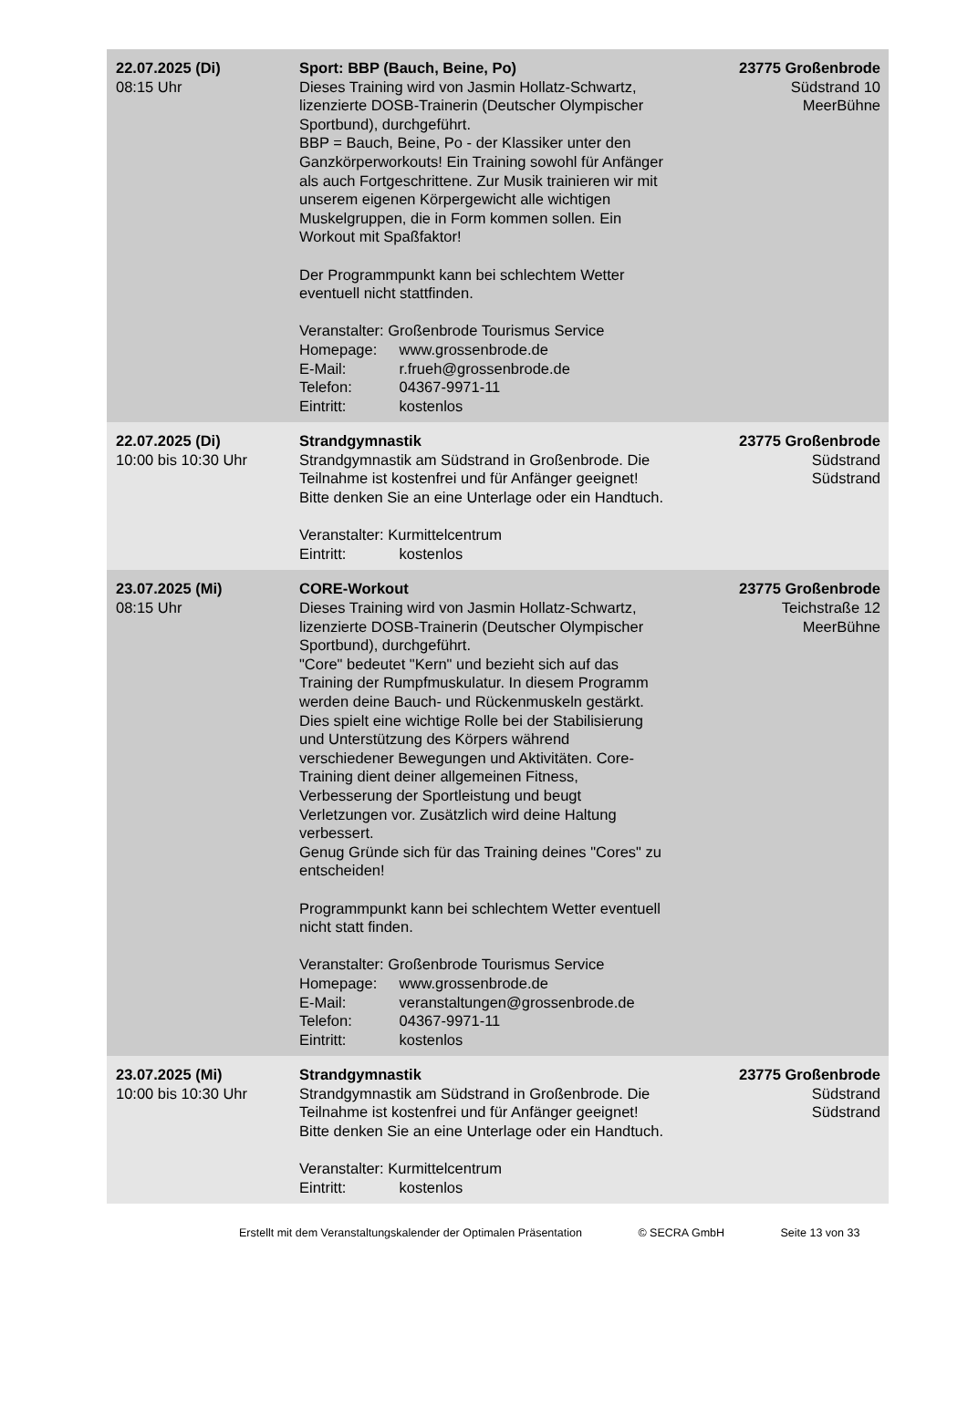| 22.07.2025 (Di) 08:15 Uhr | Sport: BBP (Bauch, Beine, Po) Dieses Training wird von Jasmin Hollatz-Schwartz, lizenzierte DOSB-Trainerin (Deutscher Olympischer Sportbund), durchgeführt. BBP = Bauch, Beine, Po - der Klassiker unter den Ganzkörperworkouts! Ein Training sowohl für Anfänger als auch Fortgeschrittene. Zur Musik trainieren wir mit unserem eigenen Körpergewicht alle wichtigen Muskelgruppen, die in Form kommen sollen. Ein Workout mit Spaßfaktor! Der Programmpunkt kann bei schlechtem Wetter eventuell nicht stattfinden. Veranstalter: Großenbrode Tourismus Service Homepage: www.grossenbrode.de E-Mail: r.frueh@grossenbrode.de Telefon: 04367-9971-11 Eintritt: kostenlos | 23775 Großenbrode Südstrand 10 MeerBühne |
| 22.07.2025 (Di) 10:00 bis 10:30 Uhr | Strandgymnastik Strandgymnastik am Südstrand in Großenbrode. Die Teilnahme ist kostenfrei und für Anfänger geeignet! Bitte denken Sie an eine Unterlage oder ein Handtuch. Veranstalter: Kurmittelcentrum Eintritt: kostenlos | 23775 Großenbrode Südstrand Südstrand |
| 23.07.2025 (Mi) 08:15 Uhr | CORE-Workout Dieses Training wird von Jasmin Hollatz-Schwartz, lizenzierte DOSB-Trainerin (Deutscher Olympischer Sportbund), durchgeführt. "Core" bedeutet "Kern" und bezieht sich auf das Training der Rumpfmuskulatur. In diesem Programm werden deine Bauch- und Rückenmuskeln gestärkt. Dies spielt eine wichtige Rolle bei der Stabilisierung und Unterstützung des Körpers während verschiedener Bewegungen und Aktivitäten. Core-Training dient deiner allgemeinen Fitness, Verbesserung der Sportleistung und beugt Verletzungen vor. Zusätzlich wird deine Haltung verbessert. Genug Gründe sich für das Training deines "Cores" zu entscheiden! Programmpunkt kann bei schlechtem Wetter eventuell nicht statt finden. Veranstalter: Großenbrode Tourismus Service Homepage: www.grossenbrode.de E-Mail: veranstaltungen@grossenbrode.de Telefon: 04367-9971-11 Eintritt: kostenlos | 23775 Großenbrode Teichstraße 12 MeerBühne |
| 23.07.2025 (Mi) 10:00 bis 10:30 Uhr | Strandgymnastik Strandgymnastik am Südstrand in Großenbrode. Die Teilnahme ist kostenfrei und für Anfänger geeignet! Bitte denken Sie an eine Unterlage oder ein Handtuch. Veranstalter: Kurmittelcentrum Eintritt: kostenlos | 23775 Großenbrode Südstrand Südstrand |
Erstellt mit dem Veranstaltungskalender der Optimalen Präsentation © SECRA GmbH Seite 13 von 33